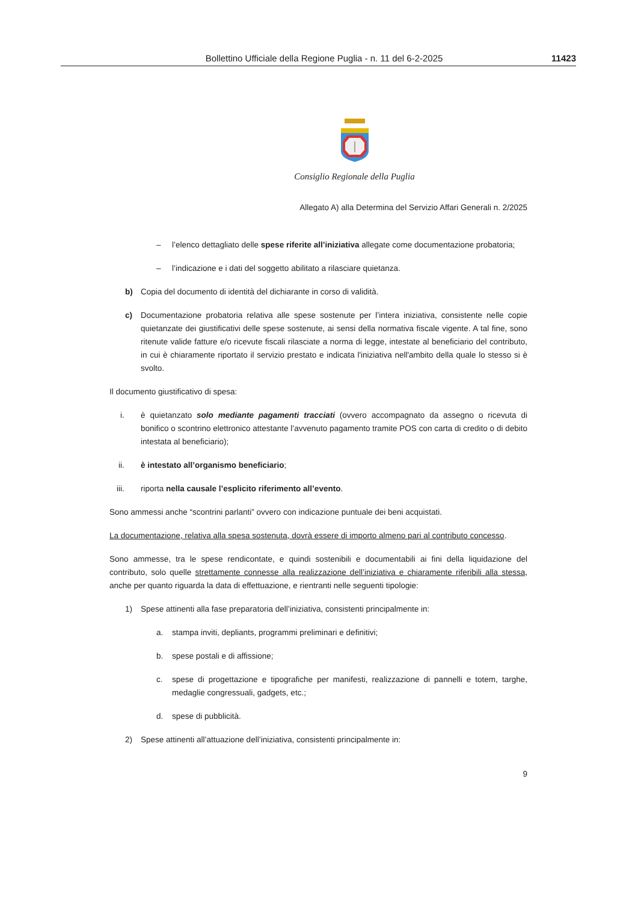Bollettino Ufficiale della Regione Puglia - n. 11 del 6-2-2025 11423
Consiglio Regionale della Puglia
Allegato A) alla Determina del Servizio Affari Generali n. 2/2025
– l’elenco dettagliato delle spese riferite all’iniziativa allegate come documentazione probatoria;
– l’indicazione e i dati del soggetto abilitato a rilasciare quietanza.
b) Copia del documento di identità del dichiarante in corso di validità.
c) Documentazione probatoria relativa alle spese sostenute per l’intera iniziativa, consistente nelle copie quietanzate dei giustificativi delle spese sostenute, ai sensi della normativa fiscale vigente. A tal fine, sono ritenute valide fatture e/o ricevute fiscali rilasciate a norma di legge, intestate al beneficiario del contributo, in cui è chiaramente riportato il servizio prestato e indicata l'iniziativa nell'ambito della quale lo stesso si è svolto.
Il documento giustificativo di spesa:
i. è quietanzato solo mediante pagamenti tracciati (ovvero accompagnato da assegno o ricevuta di bonifico o scontrino elettronico attestante l’avvenuto pagamento tramite POS con carta di credito o di debito intestata al beneficiario);
ii. è intestato all’organismo beneficiario;
iii. riporta nella causale l’esplicito riferimento all’evento.
Sono ammessi anche “scontrini parlanti” ovvero con indicazione puntuale dei beni acquistati.
La documentazione, relativa alla spesa sostenuta, dovrà essere di importo almeno pari al contributo concesso.
Sono ammesse, tra le spese rendicontate, e quindi sostenibili e documentabili ai fini della liquidazione del contributo, solo quelle strettamente connesse alla realizzazione dell’iniziativa e chiaramente riferibili alla stessa, anche per quanto riguarda la data di effettuazione, e rientranti nelle seguenti tipologie:
1) Spese attinenti alla fase preparatoria dell’iniziativa, consistenti principalmente in:
a. stampa inviti, depliants, programmi preliminari e definitivi;
b. spese postali e di affissione;
c. spese di progettazione e tipografiche per manifesti, realizzazione di pannelli e totem, targhe, medaglie congressuali, gadgets, etc.;
d. spese di pubblicità.
2) Spese attinenti all’attuazione dell’iniziativa, consistenti principalmente in:
9